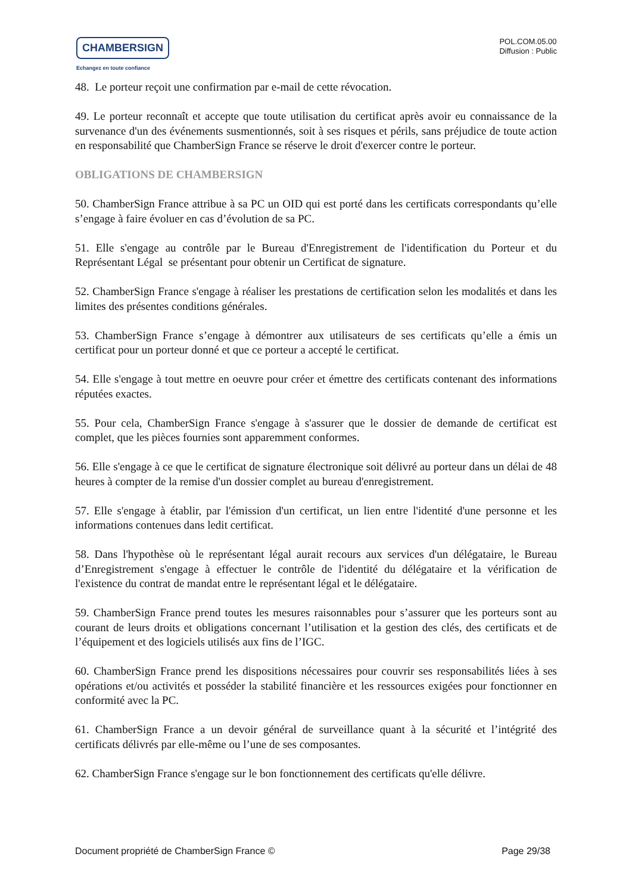CHAMBERSIGN
Echangez en toute confiance
POL.COM.05.00
Diffusion : Public
48. Le porteur reçoit une confirmation par e-mail de cette révocation.
49. Le porteur reconnaît et accepte que toute utilisation du certificat après avoir eu connaissance de la survenance d'un des événements susmentionnés, soit à ses risques et périls, sans préjudice de toute action en responsabilité que ChamberSign France se réserve le droit d'exercer contre le porteur.
OBLIGATIONS DE CHAMBERSIGN
50. ChamberSign France attribue à sa PC un OID qui est porté dans les certificats correspondants qu’elle s’engage à faire évoluer en cas d’évolution de sa PC.
51. Elle s'engage au contrôle par le Bureau d'Enregistrement de l'identification du Porteur et du Représentant Légal se présentant pour obtenir un Certificat de signature.
52. ChamberSign France s'engage à réaliser les prestations de certification selon les modalités et dans les limites des présentes conditions générales.
53. ChamberSign France s’engage à démontrer aux utilisateurs de ses certificats qu’elle a émis un certificat pour un porteur donné et que ce porteur a accepté le certificat.
54. Elle s'engage à tout mettre en oeuvre pour créer et émettre des certificats contenant des informations réputées exactes.
55. Pour cela, ChamberSign France s'engage à s'assurer que le dossier de demande de certificat est complet, que les pièces fournies sont apparemment conformes.
56. Elle s'engage à ce que le certificat de signature électronique soit délivré au porteur dans un délai de 48 heures à compter de la remise d'un dossier complet au bureau d'enregistrement.
57. Elle s'engage à établir, par l'émission d'un certificat, un lien entre l'identité d'une personne et les informations contenues dans ledit certificat.
58. Dans l'hypothèse où le représentant légal aurait recours aux services d'un délégataire, le Bureau d’Enregistrement s'engage à effectuer le contrôle de l'identité du délégataire et la vérification de l'existence du contrat de mandat entre le représentant légal et le délégataire.
59. ChamberSign France prend toutes les mesures raisonnables pour s’assurer que les porteurs sont au courant de leurs droits et obligations concernant l’utilisation et la gestion des clés, des certificats et de l’équipement et des logiciels utilisés aux fins de l’IGC.
60. ChamberSign France prend les dispositions nécessaires pour couvrir ses responsabilités liées à ses opérations et/ou activités et posséder la stabilité financière et les ressources exigées pour fonctionner en conformité avec la PC.
61. ChamberSign France a un devoir général de surveillance quant à la sécurité et l’intégrité des certificats délivrés par elle-même ou l’une de ses composantes.
62. ChamberSign France s'engage sur le bon fonctionnement des certificats qu'elle délivre.
Document propriété de ChamberSign France © Page 29/38